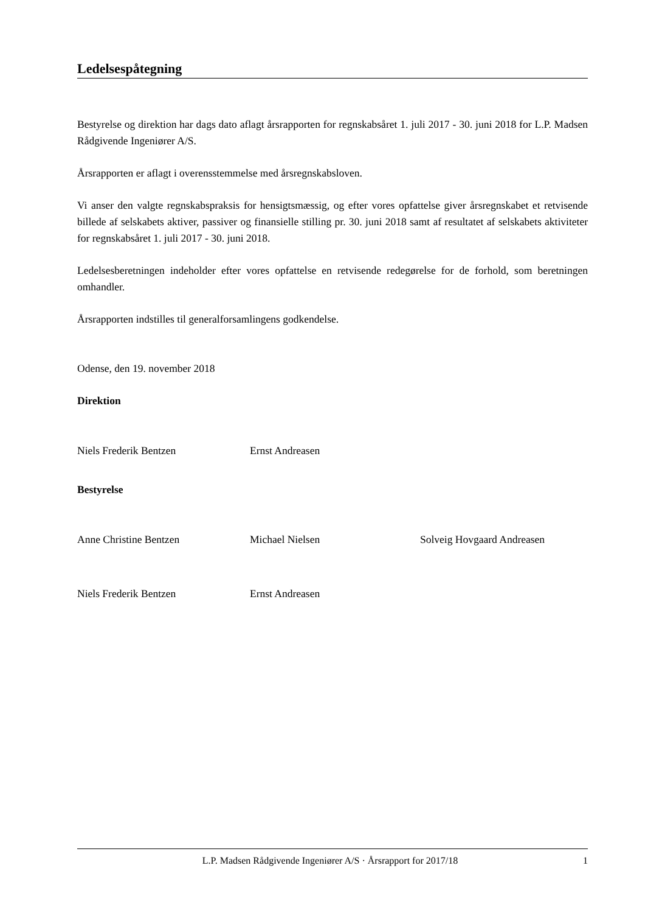Ledelsespåtegning
Bestyrelse og direktion har dags dato aflagt årsrapporten for regnskabsåret 1. juli 2017 - 30. juni 2018 for L.P. Madsen Rådgivende Ingeniører A/S.
Årsrapporten er aflagt i overensstemmelse med årsregnskabsloven.
Vi anser den valgte regnskabspraksis for hensigtsmæssig, og efter vores opfattelse giver årsregnskabet et retvisende billede af selskabets aktiver, passiver og finansielle stilling pr. 30. juni 2018 samt af resultatet af selskabets aktiviteter for regnskabsåret 1. juli 2017 - 30. juni 2018.
Ledelsesberetningen indeholder efter vores opfattelse en retvisende redegørelse for de forhold, som beretningen omhandler.
Årsrapporten indstilles til generalforsamlingens godkendelse.
Odense, den 19. november 2018
Direktion
Niels Frederik Bentzen Ernst Andreasen
Bestyrelse
Anne Christine Bentzen Michael Nielsen Solveig Hovgaard Andreasen
Niels Frederik Bentzen Ernst Andreasen
L.P. Madsen Rådgivende Ingeniører A/S · Årsrapport for 2017/18 1